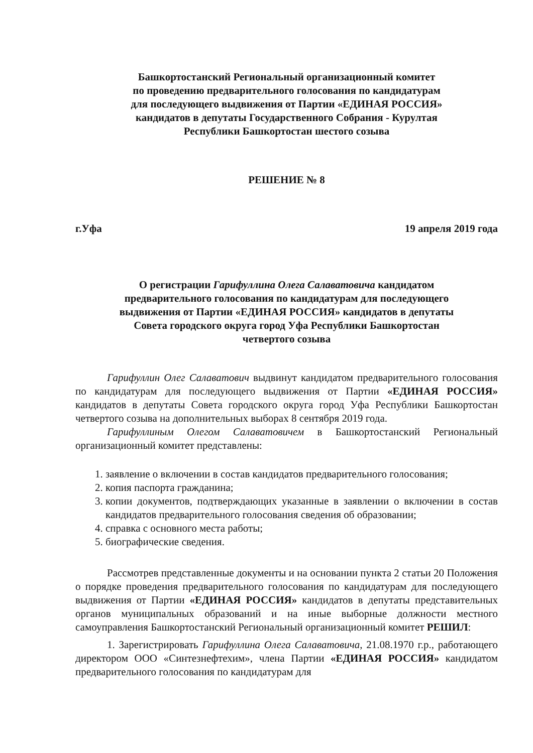Башкортостанский Региональный организационный комитет
по проведению предварительного голосования по кандидатурам
для последующего выдвижения от Партии «ЕДИНАЯ РОССИЯ»
кандидатов в депутаты Государственного Собрания - Курултая
Республики Башкортостан шестого созыва
РЕШЕНИЕ № 8
г.Уфа 19 апреля 2019 года
О регистрации Гарифуллина Олега Салаватовича кандидатом
предварительного голосования по кандидатурам для последующего
выдвижения от Партии «ЕДИНАЯ РОССИЯ» кандидатов в депутаты
Совета городского округа город Уфа Республики Башкортостан
четвертого созыва
Гарифуллин Олег Салаватович выдвинут кандидатом предварительного голосования по кандидатурам для последующего выдвижения от Партии «ЕДИНАЯ РОССИЯ» кандидатов в депутаты Совета городского округа город Уфа Республики Башкортостан четвертого созыва на дополнительных выборах 8 сентября 2019 года.
Гарифуллиным Олегом Салаватовичем в Башкортостанский Региональный организационный комитет представлены:
1. заявление о включении в состав кандидатов предварительного голосования;
2. копия паспорта гражданина;
3. копии документов, подтверждающих указанные в заявлении о включении в состав кандидатов предварительного голосования сведения об образовании;
4. справка с основного места работы;
5. биографические сведения.
Рассмотрев представленные документы и на основании пункта 2 статьи 20 Положения о порядке проведения предварительного голосования по кандидатурам для последующего выдвижения от Партии «ЕДИНАЯ РОССИЯ» кандидатов в депутаты представительных органов муниципальных образований и на иные выборные должности местного самоуправления Башкортостанский Региональный организационный комитет РЕШИЛ:
1. Зарегистрировать Гарифуллина Олега Салаватовича, 21.08.1970 г.р., работающего директором ООО «Синтезнефтехим», члена Партии «ЕДИНАЯ РОССИЯ» кандидатом предварительного голосования по кандидатурам для